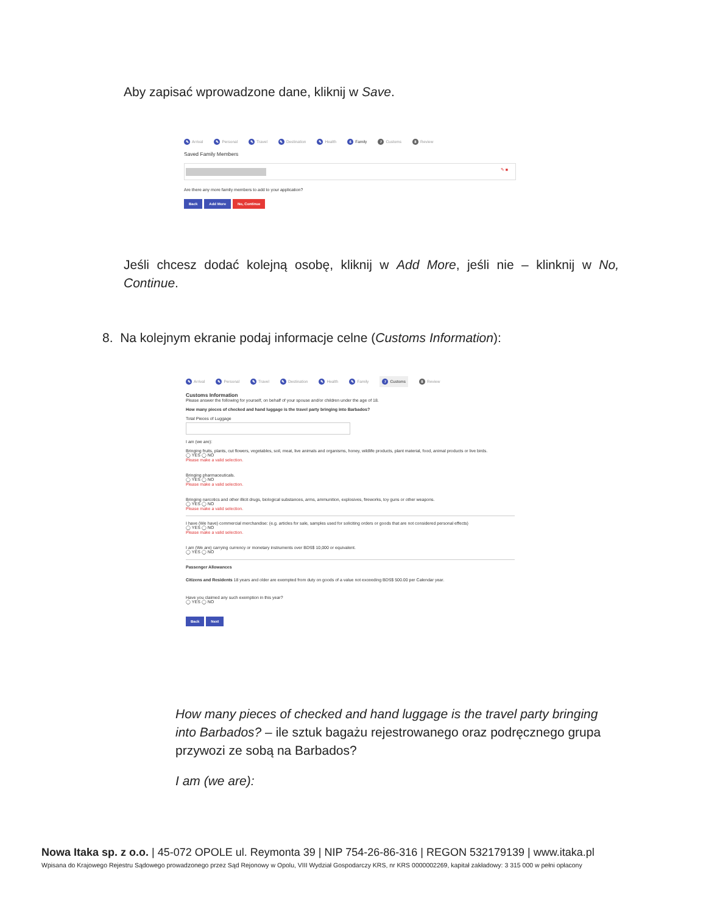Aby zapisać wprowadzone dane, kliknij w Save.
✎ Arrival ✎ Personal ✎ Travel ✎ Destination ✎ Health 6 Family 7 Customs 8 Review
Saved Family Members
✎ ■
Are there any more family members to add to your application?
Back Add More No, Continue
Jeśli chcesz dodać kolejną osobę, kliknij w Add More, jeśli nie – klinknij w No, Continue.
8. Na kolejnym ekranie podaj informacje celne (Customs Information):
✎ Arrival ✎ Personal ✎ Travel ✎ Destination ✎ Health ✎ Family 7 Customs 8 Review
Customs Information
Please answer the following for yourself, on behalf of your spouse and/or children under the age of 18.
How many pieces of checked and hand luggage is the travel party bringing into Barbados?
Total Pieces of Luggage
I am (we are):
Bringing fruits, plants, cut flowers, vegetables, soil, meat, live animals and organisms, honey, wildlife products, plant material, food, animal products or live birds.
◯ YES ◯ NO
Please make a valid selection.
Bringing pharmaceuticals.
◯ YES ◯ NO
Please make a valid selection.
Bringing narcotics and other illicit drugs, biological substances, arms, ammunition, explosives, fireworks, toy guns or other weapons.
◯ YES ◯ NO
Please make a valid selection.
I have (We have) commercial merchandise: (e.g. articles for sale, samples used for soliciting orders or goods that are not considered personal effects)
◯ YES ◯ NO
Please make a valid selection.
I am (We are) carrying currency or monetary instruments over BDS$ 10,000 or equivalent.
◯ YES ◯ NO
Passenger Allowances
Citizens and Residents 18 years and older are exempted from duty on goods of a value not exceeding BDS$ 500.00 per Calendar year.
Have you claimed any such exemption in this year?
◯ YES ◯ NO
Back Next
How many pieces of checked and hand luggage is the travel party bringing into Barbados? – ile sztuk bagażu rejestrowanego oraz podręcznego grupa przywozi ze sobą na Barbados?
I am (we are):
Nowa Itaka sp. z o.o. | 45-072 OPOLE ul. Reymonta 39 | NIP 754-26-86-316 | REGON 532179139 | www.itaka.pl
Wpisana do Krajowego Rejestru Sądowego prowadzonego przez Sąd Rejonowy w Opolu, VIII Wydział Gospodarczy KRS, nr KRS 0000002269, kapitał zakładowy: 3 315 000 w pełni opłacony